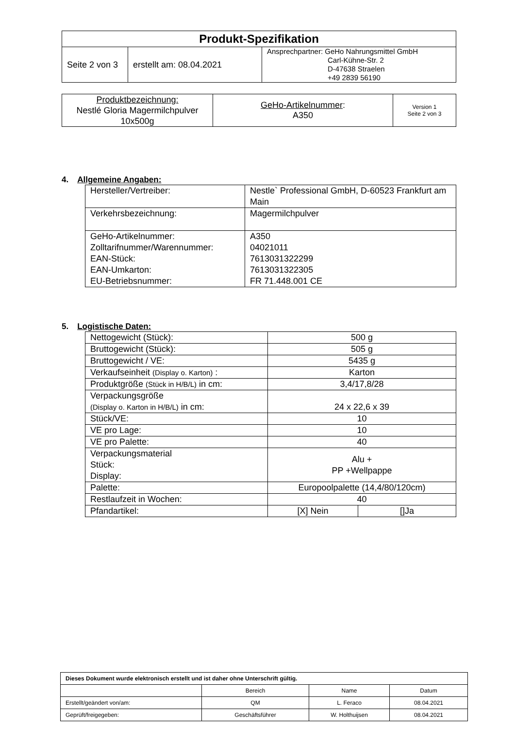| Produkt-Spezifikation | | |
| Seite 2 von 3 | erstellt am: 08.04.2021 | Ansprechpartner: GeHo Nahrungsmittel GmbH Carl-Kühne-Str. 2 D-47638 Straelen +49 2839 56190 |
| Produktbezeichnung: Nestlé Gloria Magermilchpulver 10x500g | GeHo-Artikelnummer : A350 | Version 1 Seite 2 von 3 |
4. Allgemeine Angaben:
| Hersteller/Vertreiber: | Nestle` Professional GmbH, D-60523 Frankfurt am Main |
| Verkehrsbezeichnung: | Magermilchpulver |
| GeHo-Artikelnummer: Zolltarifnummer/Warennummer: EAN-Stück: EAN-Umkarton: EU-Betriebsnummer: | A350 04021011 7613031322299 7613031322305 FR 71.448.001 CE |
5. Logistische Daten:
| Nettogewicht (Stück): | 500 g | |
| Bruttogewicht (Stück): | 505 g | |
| Bruttogewicht / VE: | 5435 g | |
| Verkaufseinheit (Display o. Karton) : | Karton | |
| Produktgröße (Stück in H/B/L) in cm: | 3,4/17,8/28 | |
| Verpackungsgröße (Display o. Karton in H/B/L) in cm: | 24 x 22,6 x 39 | |
| Stück/VE: | 10 | |
| VE pro Lage: | 10 | |
| VE pro Palette: | 40 | |
| Verpackungsmaterial Stück: Display: | Alu + PP +Wellpappe | |
| Palette: | Europoolpalette (14,4/80/120cm) | |
| Restlaufzeit in Wochen: | 40 | |
| Pfandartikel: | [X] Nein | []Ja |
| Dieses Dokument wurde elektronisch erstellt und ist daher ohne Unterschrift gültig. | | | |
| | Bereich | Name | Datum |
| Erstellt/geändert von/am: | QM | L. Feraco | 08.04.2021 |
| Geprüft/freigegeben: | Geschäftsführer | W. Holthuijsen | 08.04.2021 |